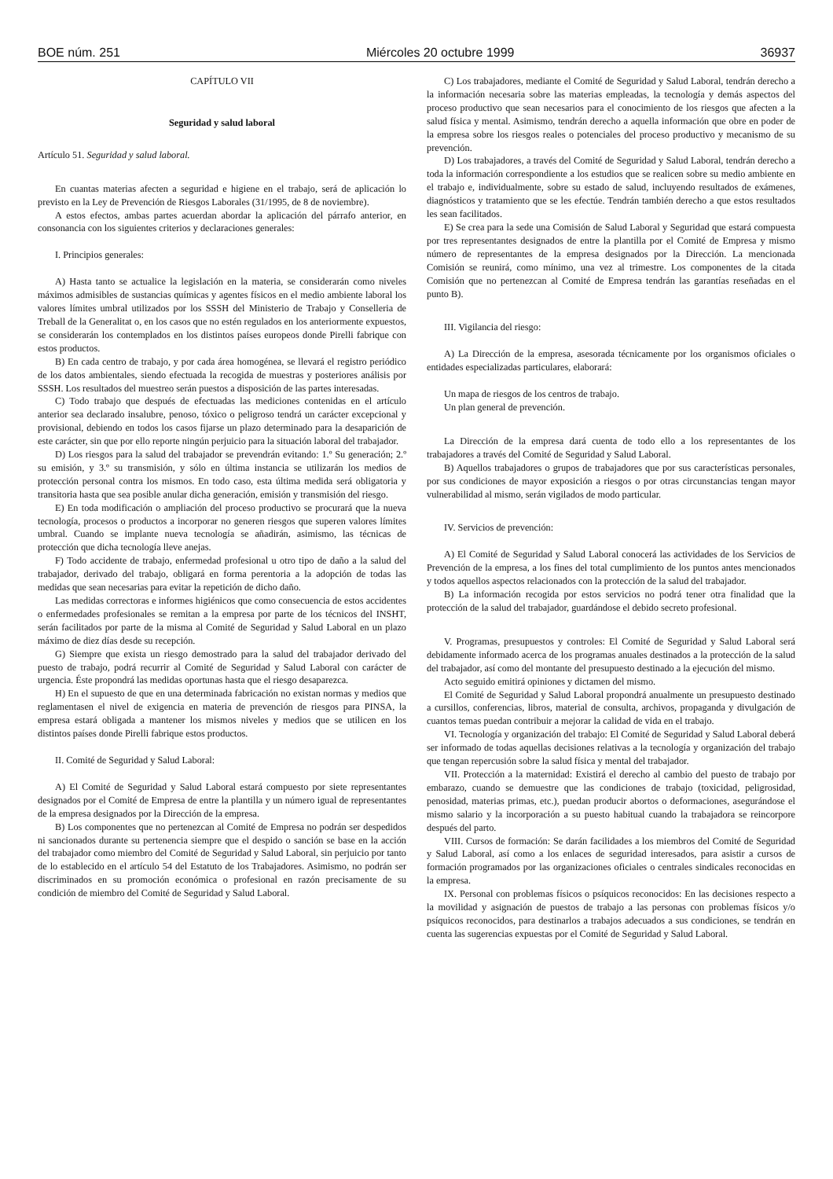BOE núm. 251 Miércoles 20 octubre 1999 36937
CAPÍTULO VII
Seguridad y salud laboral
Artículo 51. Seguridad y salud laboral.
En cuantas materias afecten a seguridad e higiene en el trabajo, será de aplicación lo previsto en la Ley de Prevención de Riesgos Laborales (31/1995, de 8 de noviembre).
A estos efectos, ambas partes acuerdan abordar la aplicación del párrafo anterior, en consonancia con los siguientes criterios y declaraciones generales:
I. Principios generales:
A) Hasta tanto se actualice la legislación en la materia, se considerarán como niveles máximos admisibles de sustancias químicas y agentes físicos en el medio ambiente laboral los valores límites umbral utilizados por los SSSH del Ministerio de Trabajo y Conselleria de Treball de la Generalitat o, en los casos que no estén regulados en los anteriormente expuestos, se considerarán los contemplados en los distintos países europeos donde Pirelli fabrique con estos productos.
B) En cada centro de trabajo, y por cada área homogénea, se llevará el registro periódico de los datos ambientales, siendo efectuada la recogida de muestras y posteriores análisis por SSSH. Los resultados del muestreo serán puestos a disposición de las partes interesadas.
C) Todo trabajo que después de efectuadas las mediciones contenidas en el artículo anterior sea declarado insalubre, penoso, tóxico o peligroso tendrá un carácter excepcional y provisional, debiendo en todos los casos fijarse un plazo determinado para la desaparición de este carácter, sin que por ello reporte ningún perjuicio para la situación laboral del trabajador.
D) Los riesgos para la salud del trabajador se prevendrán evitando: 1.º Su generación; 2.º su emisión, y 3.º su transmisión, y sólo en última instancia se utilizarán los medios de protección personal contra los mismos. En todo caso, esta última medida será obligatoria y transitoria hasta que sea posible anular dicha generación, emisión y transmisión del riesgo.
E) En toda modificación o ampliación del proceso productivo se procurará que la nueva tecnología, procesos o productos a incorporar no generen riesgos que superen valores límites umbral. Cuando se implante nueva tecnología se añadirán, asimismo, las técnicas de protección que dicha tecnología lleve anejas.
F) Todo accidente de trabajo, enfermedad profesional u otro tipo de daño a la salud del trabajador, derivado del trabajo, obligará en forma perentoria a la adopción de todas las medidas que sean necesarias para evitar la repetición de dicho daño.
Las medidas correctoras e informes higiénicos que como consecuencia de estos accidentes o enfermedades profesionales se remitan a la empresa por parte de los técnicos del INSHT, serán facilitados por parte de la misma al Comité de Seguridad y Salud Laboral en un plazo máximo de diez días desde su recepción.
G) Siempre que exista un riesgo demostrado para la salud del trabajador derivado del puesto de trabajo, podrá recurrir al Comité de Seguridad y Salud Laboral con carácter de urgencia. Éste propondrá las medidas oportunas hasta que el riesgo desaparezca.
H) En el supuesto de que en una determinada fabricación no existan normas y medios que reglamentasen el nivel de exigencia en materia de prevención de riesgos para PINSA, la empresa estará obligada a mantener los mismos niveles y medios que se utilicen en los distintos países donde Pirelli fabrique estos productos.
II. Comité de Seguridad y Salud Laboral:
A) El Comité de Seguridad y Salud Laboral estará compuesto por siete representantes designados por el Comité de Empresa de entre la plantilla y un número igual de representantes de la empresa designados por la Dirección de la empresa.
B) Los componentes que no pertenezcan al Comité de Empresa no podrán ser despedidos ni sancionados durante su pertenencia siempre que el despido o sanción se base en la acción del trabajador como miembro del Comité de Seguridad y Salud Laboral, sin perjuicio por tanto de lo establecido en el artículo 54 del Estatuto de los Trabajadores. Asimismo, no podrán ser discriminados en su promoción económica o profesional en razón precisamente de su condición de miembro del Comité de Seguridad y Salud Laboral.
C) Los trabajadores, mediante el Comité de Seguridad y Salud Laboral, tendrán derecho a la información necesaria sobre las materias empleadas, la tecnología y demás aspectos del proceso productivo que sean necesarios para el conocimiento de los riesgos que afecten a la salud física y mental. Asimismo, tendrán derecho a aquella información que obre en poder de la empresa sobre los riesgos reales o potenciales del proceso productivo y mecanismo de su prevención.
D) Los trabajadores, a través del Comité de Seguridad y Salud Laboral, tendrán derecho a toda la información correspondiente a los estudios que se realicen sobre su medio ambiente en el trabajo e, individualmente, sobre su estado de salud, incluyendo resultados de exámenes, diagnósticos y tratamiento que se les efectúe. Tendrán también derecho a que estos resultados les sean facilitados.
E) Se crea para la sede una Comisión de Salud Laboral y Seguridad que estará compuesta por tres representantes designados de entre la plantilla por el Comité de Empresa y mismo número de representantes de la empresa designados por la Dirección. La mencionada Comisión se reunirá, como mínimo, una vez al trimestre. Los componentes de la citada Comisión que no pertenezcan al Comité de Empresa tendrán las garantías reseñadas en el punto B).
III. Vigilancia del riesgo:
A) La Dirección de la empresa, asesorada técnicamente por los organismos oficiales o entidades especializadas particulares, elaborará:
Un mapa de riesgos de los centros de trabajo.
Un plan general de prevención.
La Dirección de la empresa dará cuenta de todo ello a los representantes de los trabajadores a través del Comité de Seguridad y Salud Laboral.
B) Aquellos trabajadores o grupos de trabajadores que por sus características personales, por sus condiciones de mayor exposición a riesgos o por otras circunstancias tengan mayor vulnerabilidad al mismo, serán vigilados de modo particular.
IV. Servicios de prevención:
A) El Comité de Seguridad y Salud Laboral conocerá las actividades de los Servicios de Prevención de la empresa, a los fines del total cumplimiento de los puntos antes mencionados y todos aquellos aspectos relacionados con la protección de la salud del trabajador.
B) La información recogida por estos servicios no podrá tener otra finalidad que la protección de la salud del trabajador, guardándose el debido secreto profesional.
V. Programas, presupuestos y controles: El Comité de Seguridad y Salud Laboral será debidamente informado acerca de los programas anuales destinados a la protección de la salud del trabajador, así como del montante del presupuesto destinado a la ejecución del mismo.
Acto seguido emitirá opiniones y dictamen del mismo.
El Comité de Seguridad y Salud Laboral propondrá anualmente un presupuesto destinado a cursillos, conferencias, libros, material de consulta, archivos, propaganda y divulgación de cuantos temas puedan contribuir a mejorar la calidad de vida en el trabajo.
VI. Tecnología y organización del trabajo: El Comité de Seguridad y Salud Laboral deberá ser informado de todas aquellas decisiones relativas a la tecnología y organización del trabajo que tengan repercusión sobre la salud física y mental del trabajador.
VII. Protección a la maternidad: Existirá el derecho al cambio del puesto de trabajo por embarazo, cuando se demuestre que las condiciones de trabajo (toxicidad, peligrosidad, penosidad, materias primas, etc.), puedan producir abortos o deformaciones, asegurándose el mismo salario y la incorporación a su puesto habitual cuando la trabajadora se reincorpore después del parto.
VIII. Cursos de formación: Se darán facilidades a los miembros del Comité de Seguridad y Salud Laboral, así como a los enlaces de seguridad interesados, para asistir a cursos de formación programados por las organizaciones oficiales o centrales sindicales reconocidas en la empresa.
IX. Personal con problemas físicos o psíquicos reconocidos: En las decisiones respecto a la movilidad y asignación de puestos de trabajo a las personas con problemas físicos y/o psíquicos reconocidos, para destinarlos a trabajos adecuados a sus condiciones, se tendrán en cuenta las sugerencias expuestas por el Comité de Seguridad y Salud Laboral.